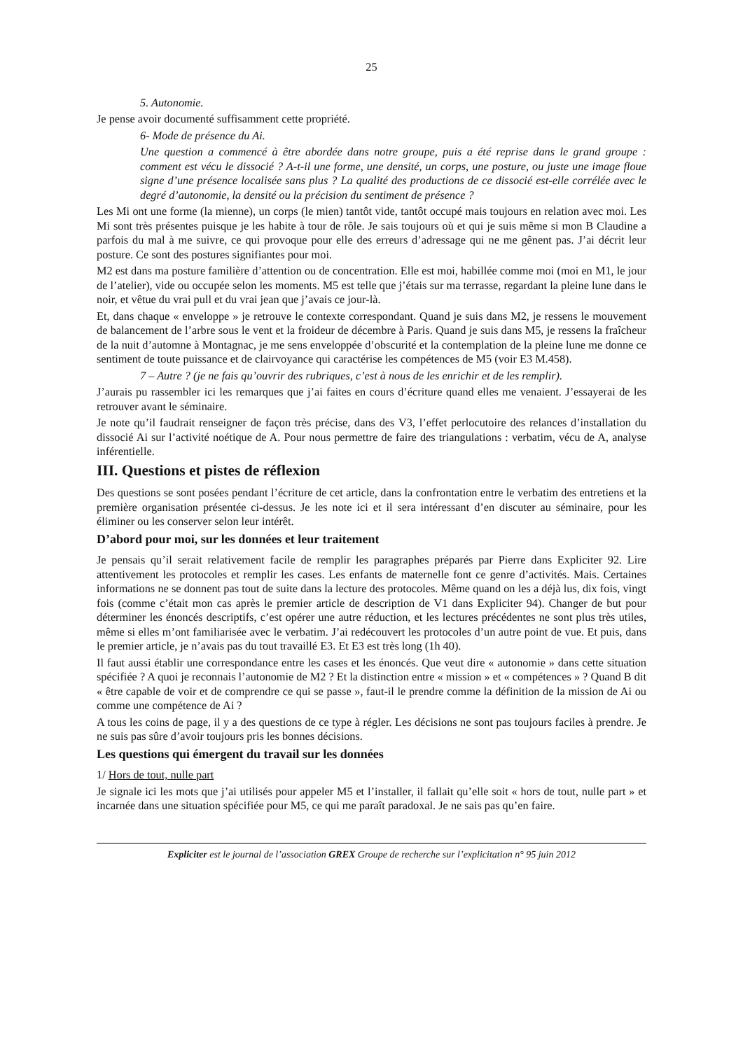25
5. Autonomie.
Je pense avoir documenté suffisamment cette propriété.
6- Mode de présence du Ai.
Une question a commencé à être abordée dans notre groupe, puis a été reprise dans le grand groupe : comment est vécu le dissocié ? A-t-il une forme, une densité, un corps, une posture, ou juste une image floue signe d’une présence localisée sans plus ? La qualité des productions de ce dissocié est-elle corrélée avec le degré d’autonomie, la densité ou la précision du sentiment de présence ?
Les Mi ont une forme (la mienne), un corps (le mien) tantôt vide, tantôt occupé mais toujours en relation avec moi. Les Mi sont très présentes puisque je les habite à tour de rôle. Je sais toujours où et qui je suis même si mon B Claudine a parfois du mal à me suivre, ce qui provoque pour elle des erreurs d’adressage qui ne me gênent pas. J’ai décrit leur posture. Ce sont des postures signifiantes pour moi.
M2 est dans ma posture familière d’attention ou de concentration. Elle est moi, habillée comme moi (moi en M1, le jour de l’atelier), vide ou occupée selon les moments. M5 est telle que j’étais sur ma terrasse, regardant la pleine lune dans le noir, et vêtue du vrai pull et du vrai jean que j’avais ce jour-là.
Et, dans chaque « enveloppe » je retrouve le contexte correspondant. Quand je suis dans M2, je ressens le mouvement de balancement de l’arbre sous le vent et la froideur de décembre à Paris. Quand je suis dans M5, je ressens la fraîcheur de la nuit d’automne à Montagnac, je me sens enveloppée d’obscurité et la contemplation de la pleine lune me donne ce sentiment de toute puissance et de clairvoyance qui caractérise les compétences de M5 (voir E3 M.458).
7 – Autre ? (je ne fais qu’ouvrir des rubriques, c’est à nous de les enrichir et de les remplir).
J’aurais pu rassembler ici les remarques que j’ai faites en cours d’écriture quand elles me venaient. J’essayerai de les retrouver avant le séminaire.
Je note qu’il faudrait renseigner de façon très précise, dans des V3, l’effet perlocutoire des relances d’installation du dissocié Ai sur l’activité noétique de A. Pour nous permettre de faire des triangulations : verbatim, vécu de A, analyse inférentielle.
III. Questions et pistes de réflexion
Des questions se sont posées pendant l’écriture de cet article, dans la confrontation entre le verbatim des entretiens et la première organisation présentée ci-dessus. Je les note ici et il sera intéressant d’en discuter au séminaire, pour les éliminer ou les conserver selon leur intérêt.
D’abord pour moi, sur les données et leur traitement
Je pensais qu’il serait relativement facile de remplir les paragraphes préparés par Pierre dans Expliciter 92. Lire attentivement les protocoles et remplir les cases. Les enfants de maternelle font ce genre d’activités. Mais. Certaines informations ne se donnent pas tout de suite dans la lecture des protocoles. Même quand on les a déjà lus, dix fois, vingt fois (comme c’était mon cas après le premier article de description de V1 dans Expliciter 94). Changer de but pour déterminer les énoncés descriptifs, c’est opérer une autre réduction, et les lectures précédentes ne sont plus très utiles, même si elles m’ont familiarisée avec le verbatim. J’ai redécouvert les protocoles d’un autre point de vue. Et puis, dans le premier article, je n’avais pas du tout travaillé E3. Et E3 est très long (1h 40).
Il faut aussi établir une correspondance entre les cases et les énoncés. Que veut dire « autonomie » dans cette situation spécifiée ? A quoi je reconnais l’autonomie de M2 ? Et la distinction entre « mission » et « compétences » ? Quand B dit « être capable de voir et de comprendre ce qui se passe », faut-il le prendre comme la définition de la mission de Ai ou comme une compétence de Ai ?
A tous les coins de page, il y a des questions de ce type à régler. Les décisions ne sont pas toujours faciles à prendre. Je ne suis pas sûre d’avoir toujours pris les bonnes décisions.
Les questions qui émergent du travail sur les données
1/ Hors de tout, nulle part
Je signale ici les mots que j’ai utilisés pour appeler M5 et l’installer, il fallait qu’elle soit « hors de tout, nulle part » et incarnée dans une situation spécifiée pour M5, ce qui me paraît paradoxal. Je ne sais pas qu’en faire.
Expliciter est le journal de l’association GREX Groupe de recherche sur l’explicitation n° 95 juin 2012